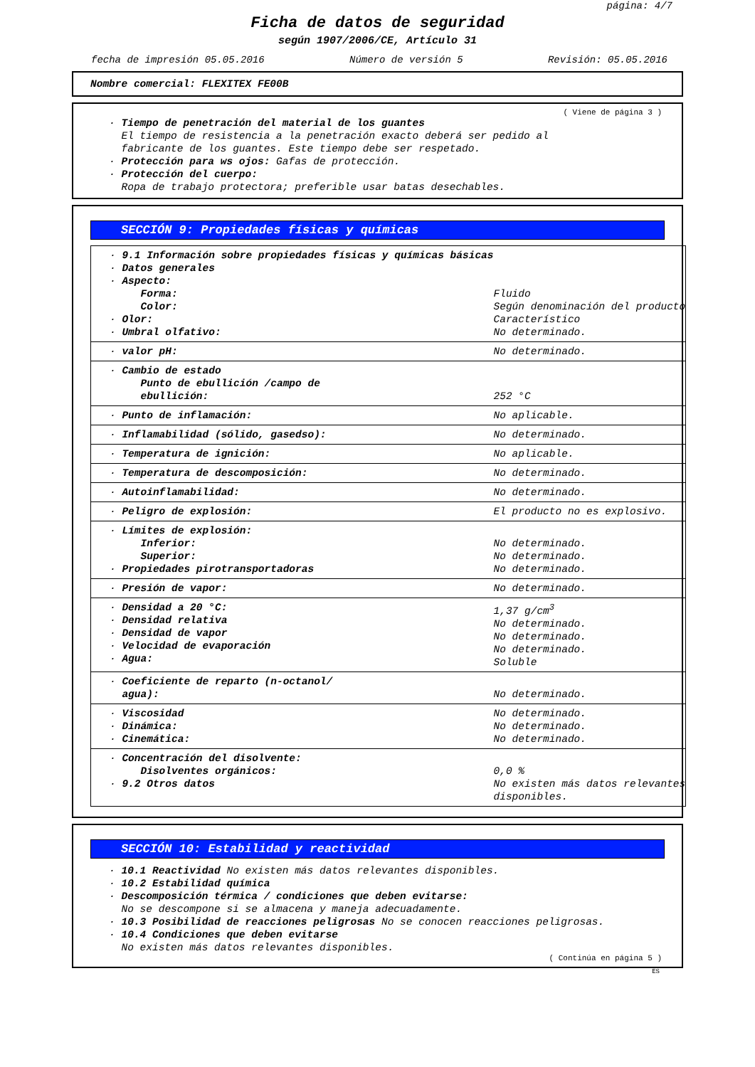página: 4/7
Ficha de datos de seguridad
según 1907/2006/CE, Artículo 31
fecha de impresión 05.05.2016 Número de versión 5 Revisión: 05.05.2016
Nombre comercial: FLEXITEX FE00B
( Viene de página 3 )
· Tiempo de penetración del material de los guantes
El tiempo de resistencia a la penetración exacto deberá ser pedido al
fabricante de los guantes. Este tiempo debe ser respetado.
· Protección para ws ojos: Gafas de protección.
· Protección del cuerpo:
Ropa de trabajo protectora; preferible usar batas desechables.
SECCIÓN 9: Propiedades físicas y químicas
| · 9.1 Información sobre propiedades físicas y químicas básicas · Datos generales · Aspecto: Forma: Color: · Olor: · Umbral olfativo: | Fluido Según denominación del producto Característico No determinado. |
| · valor pH: | No determinado. |
| · Cambio de estado Punto de ebullición /campo de ebullición: | 252 °C |
| · Punto de inflamación: | No aplicable. |
| · Inflamabilidad (sólido, gasedso): | No determinado. |
| · Temperatura de ignición: | No aplicable. |
| · Temperatura de descomposición: | No determinado. |
| · Autoinflamabilidad: | No determinado. |
| · Peligro de explosión: | El producto no es explosivo. |
| · Límites de explosión: Inferior: Superior: · Propiedades pirotransportadoras | No determinado. No determinado. No determinado. |
| · Presión de vapor: | No determinado. |
| · Densidad a 20 °C: · Densidad relativa · Densidad de vapor · Velocidad de evaporación · Agua: | 1,37 g/cm<sup>3</sup> No determinado. No determinado. No determinado. Soluble |
| · Coeficiente de reparto (n-octanol/ agua): | No determinado. |
| · Viscosidad · Dinámica: · Cinemática: | No determinado. No determinado. No determinado. |
| · Concentración del disolvente: Disolventes orgánicos: · 9.2 Otros datos | 0,0 % No existen más datos relevantes disponibles. |
SECCIÓN 10: Estabilidad y reactividad
· 10.1 Reactividad No existen más datos relevantes disponibles.
· 10.2 Estabilidad química
· Descomposición térmica / condiciones que deben evitarse:
No se descompone si se almacena y maneja adecuadamente.
· 10.3 Posibilidad de reacciones peligrosas No se conocen reacciones peligrosas.
· 10.4 Condiciones que deben evitarse
No existen más datos relevantes disponibles.
( Continúa en página 5 )
ES